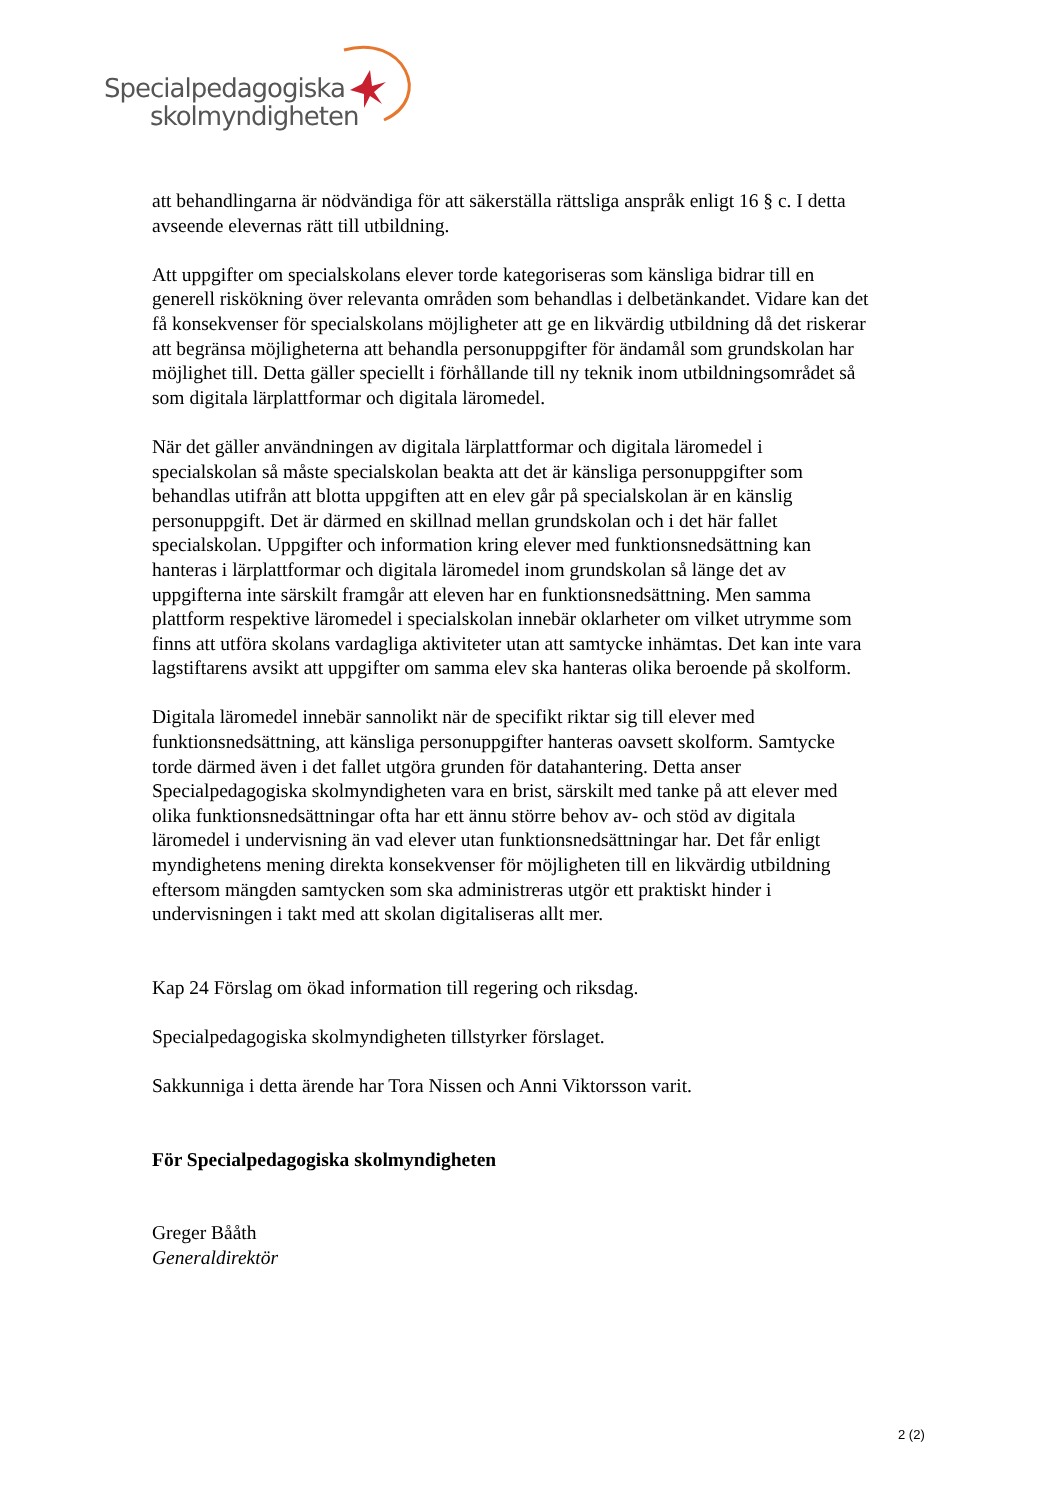Specialpedagogiska
skolmyndigheten
att behandlingarna är nödvändiga för att säkerställa rättsliga anspråk enligt 16 § c. I detta avseende elevernas rätt till utbildning.
Att uppgifter om specialskolans elever torde kategoriseras som känsliga bidrar till en generell riskökning över relevanta områden som behandlas i delbetänkandet. Vidare kan det få konsekvenser för specialskolans möjligheter att ge en likvärdig utbildning då det riskerar att begränsa möjligheterna att behandla personuppgifter för ändamål som grundskolan har möjlighet till. Detta gäller speciellt i förhållande till ny teknik inom utbildningsområdet så som digitala lärplattformar och digitala läromedel.
När det gäller användningen av digitala lärplattformar och digitala läromedel i specialskolan så måste specialskolan beakta att det är känsliga personuppgifter som behandlas utifrån att blotta uppgiften att en elev går på specialskolan är en känslig personuppgift. Det är därmed en skillnad mellan grundskolan och i det här fallet specialskolan. Uppgifter och information kring elever med funktionsnedsättning kan hanteras i lärplattformar och digitala läromedel inom grundskolan så länge det av uppgifterna inte särskilt framgår att eleven har en funktionsnedsättning. Men samma plattform respektive läromedel i specialskolan innebär oklarheter om vilket utrymme som finns att utföra skolans vardagliga aktiviteter utan att samtycke inhämtas. Det kan inte vara lagstiftarens avsikt att uppgifter om samma elev ska hanteras olika beroende på skolform.
Digitala läromedel innebär sannolikt när de specifikt riktar sig till elever med funktionsnedsättning, att känsliga personuppgifter hanteras oavsett skolform. Samtycke torde därmed även i det fallet utgöra grunden för datahantering. Detta anser Specialpedagogiska skolmyndigheten vara en brist, särskilt med tanke på att elever med olika funktionsnedsättningar ofta har ett ännu större behov av- och stöd av digitala läromedel i undervisning än vad elever utan funktionsnedsättningar har. Det får enligt myndighetens mening direkta konsekvenser för möjligheten till en likvärdig utbildning eftersom mängden samtycken som ska administreras utgör ett praktiskt hinder i undervisningen i takt med att skolan digitaliseras allt mer.
Kap 24 Förslag om ökad information till regering och riksdag.
Specialpedagogiska skolmyndigheten tillstyrker förslaget.
Sakkunniga i detta ärende har Tora Nissen och Anni Viktorsson varit.
För Specialpedagogiska skolmyndigheten
Greger Bååth
Generaldirektör
2 (2)